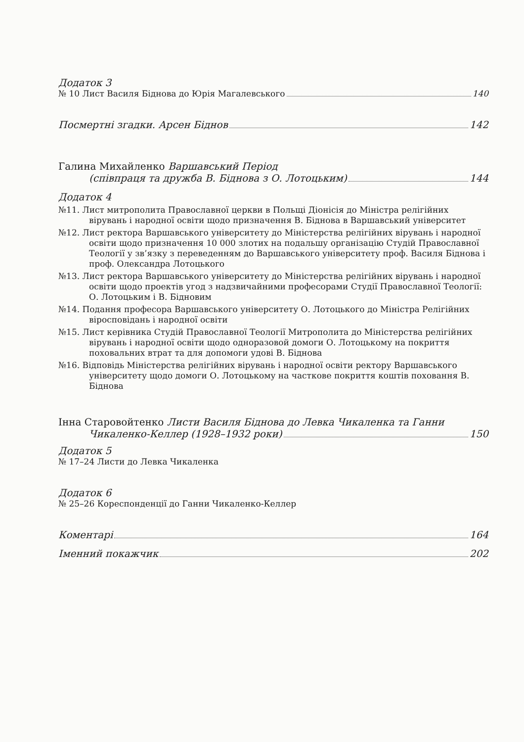Додаток 3
№ 10 Лист Василя Біднова до Юрія Магалевського 140
Посмертні згадки. Арсен Біднов 142
Галина Михайленко Варшавський Період
(співпраця та дружба В. Біднова з О. Лотоцьким) 144
Додаток 4
№11. Лист митрополита Православної церкви в Польщі Діонісія до Міністра релігійних вірувань і народної освіти щодо призначення В. Біднова в Варшавський університет
№12. Лист ректора Варшавського університету до Міністерства релігійних вірувань і народної освіти щодо призначення 10 000 злотих на подальшу організацію Студій Православної Теології у зв’язку з переведенням до Варшавського університету проф. Василя Біднова і проф. Олександра Лотоцького
№13. Лист ректора Варшавського університету до Міністерства релігійних вірувань і народної освіти щодо проектів угод з надзвичайними професорами Студії Православної Теології: О. Лотоцьким і В. Бідновим
№14. Подання професора Варшавського університету О. Лотоцького до Міністра Релігійних віросповідань і народної освіти
№15. Лист керівника Студій Православної Теології Митрополита до Міністерства релігійних вірувань і народної освіти щодо одноразовой домоги О. Лотоцькому на покриття поховальних втрат та для допомоги удові В. Біднова
№16. Відповідь Міністерства релігійних вірувань і народної освіти ректору Варшавського університету щодо домоги О. Лотоцькому на часткове покриття коштів поховання В. Біднова
Інна Старовойтенко Листи Василя Біднова до Левка Чикаленка та Ганни
Чикаленко-Келлер (1928–1932 роки) 150
Додаток 5
№ 17–24 Листи до Левка Чикаленка
Додаток 6
№ 25–26 Кореспонденції до Ганни Чикаленко-Келлер
Коментарі 164
Іменний покажчик 202